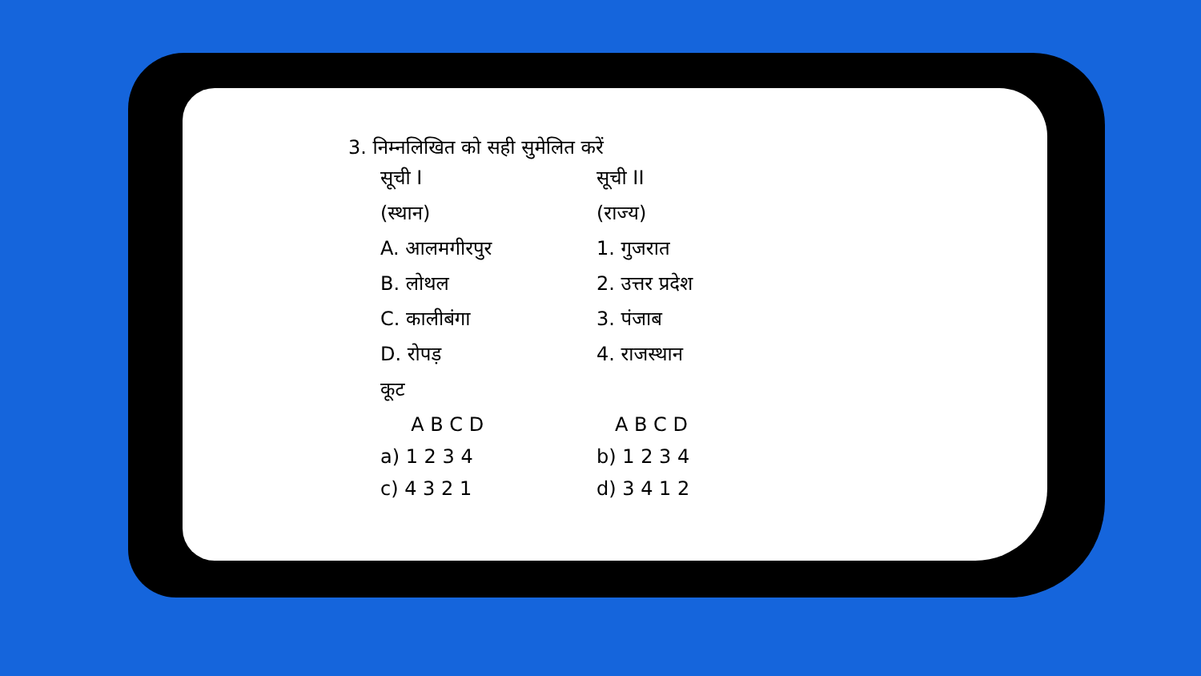3. निम्नलिखित को सही सुमेलित करें
| सूची I | सूची II |
| (स्थान) | (राज्य) |
| A. आलमगीरपुर | 1. गुजरात |
| B. लोथल | 2. उत्तर प्रदेश |
| C. कालीबंगा | 3. पंजाब |
| D. रोपड़ | 4. राजस्थान |
| कूट | |
| A B C D | A B C D |
| a) 1 2 3 4 | b) 1 2 3 4 |
| c) 4 3 2 1 | d) 3 4 1 2 |